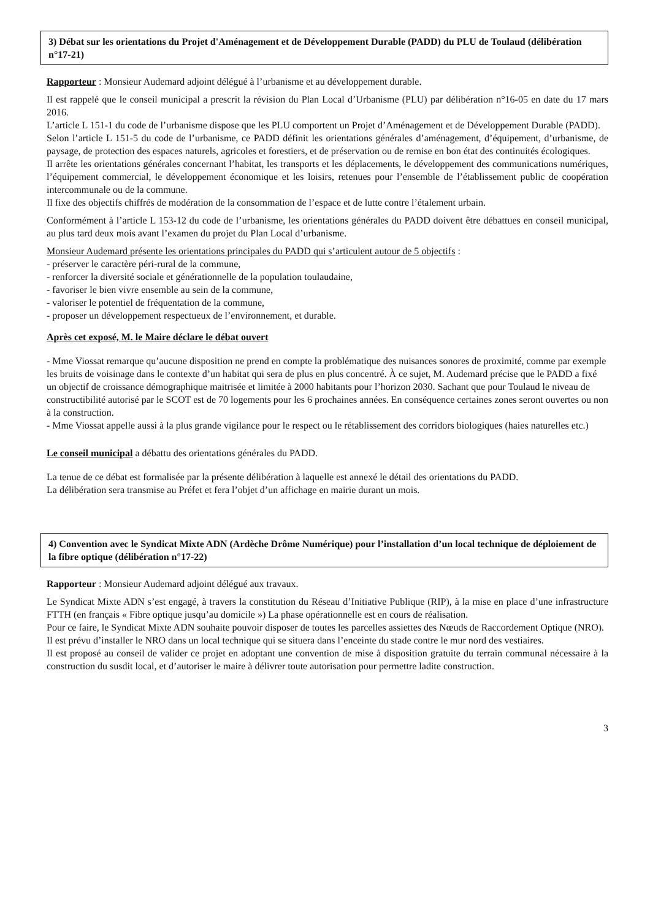3) Débat sur les orientations du Projet d'Aménagement et de Développement Durable (PADD) du PLU de Toulaud (délibération n°17-21)
Rapporteur : Monsieur Audemard adjoint délégué à l’urbanisme et au développement durable.
Il est rappelé que le conseil municipal a prescrit la révision du Plan Local d’Urbanisme (PLU) par délibération n°16-05 en date du 17 mars 2016.
L’article L 151-1 du code de l’urbanisme dispose que les PLU comportent un Projet d’Aménagement et de Développement Durable (PADD).
Selon l’article L 151-5 du code de l’urbanisme, ce PADD définit les orientations générales d’aménagement, d’équipement, d’urbanisme, de paysage, de protection des espaces naturels, agricoles et forestiers, et de préservation ou de remise en bon état des continuités écologiques.
Il arrête les orientations générales concernant l’habitat, les transports et les déplacements, le développement des communications numériques, l’équipement commercial, le développement économique et les loisirs, retenues pour l’ensemble de l’établissement public de coopération intercommunale ou de la commune.
Il fixe des objectifs chiffrés de modération de la consommation de l’espace et de lutte contre l’étalement urbain.
Conformément à l’article L 153-12 du code de l’urbanisme, les orientations générales du PADD doivent être débattues en conseil municipal, au plus tard deux mois avant l’examen du projet du Plan Local d’urbanisme.
Monsieur Audemard présente les orientations principales du PADD qui s’articulent autour de 5 objectifs :
- préserver le caractère péri-rural de la commune,
- renforcer la diversité sociale et générationnelle de la population toulaudaine,
- favoriser le bien vivre ensemble au sein de la commune,
- valoriser le potentiel de fréquentation de la commune,
- proposer un développement respectueux de l’environnement, et durable.
Après cet exposé, M. le Maire déclare le débat ouvert
- Mme Viossat remarque qu’aucune disposition ne prend en compte la problématique des nuisances sonores de proximité, comme par exemple les bruits de voisinage dans le contexte d’un habitat qui sera de plus en plus concentré. À ce sujet, M. Audemard précise que le PADD a fixé un objectif de croissance démographique maitrisée et limitée à 2000 habitants pour l’horizon 2030. Sachant que pour Toulaud le niveau de constructibilité autorisé par le SCOT est de 70 logements pour les 6 prochaines années. En conséquence certaines zones seront ouvertes ou non à la construction.
- Mme Viossat appelle aussi à la plus grande vigilance pour le respect ou le rétablissement des corridors biologiques (haies naturelles etc.)
Le conseil municipal a débattu des orientations générales du PADD.
La tenue de ce débat est formalisée par la présente délibération à laquelle est annexé le détail des orientations du PADD.
La délibération sera transmise au Préfet et fera l’objet d’un affichage en mairie durant un mois.
4) Convention avec le Syndicat Mixte ADN (Ardèche Drôme Numérique) pour l’installation d’un local technique de déploiement de la fibre optique (délibération n°17-22)
Rapporteur : Monsieur Audemard adjoint délégué aux travaux.
Le Syndicat Mixte ADN s’est engagé, à travers la constitution du Réseau d’Initiative Publique (RIP), à la mise en place d’une infrastructure FTTH (en français « Fibre optique jusqu’au domicile ») La phase opérationnelle est en cours de réalisation.
Pour ce faire, le Syndicat Mixte ADN souhaite pouvoir disposer de toutes les parcelles assiettes des Nœuds de Raccordement Optique (NRO).
Il est prévu d’installer le NRO dans un local technique qui se situera dans l’enceinte du stade contre le mur nord des vestiaires.
Il est proposé au conseil de valider ce projet en adoptant une convention de mise à disposition gratuite du terrain communal nécessaire à la construction du susdit local, et d’autoriser le maire à délivrer toute autorisation pour permettre ladite construction.
3